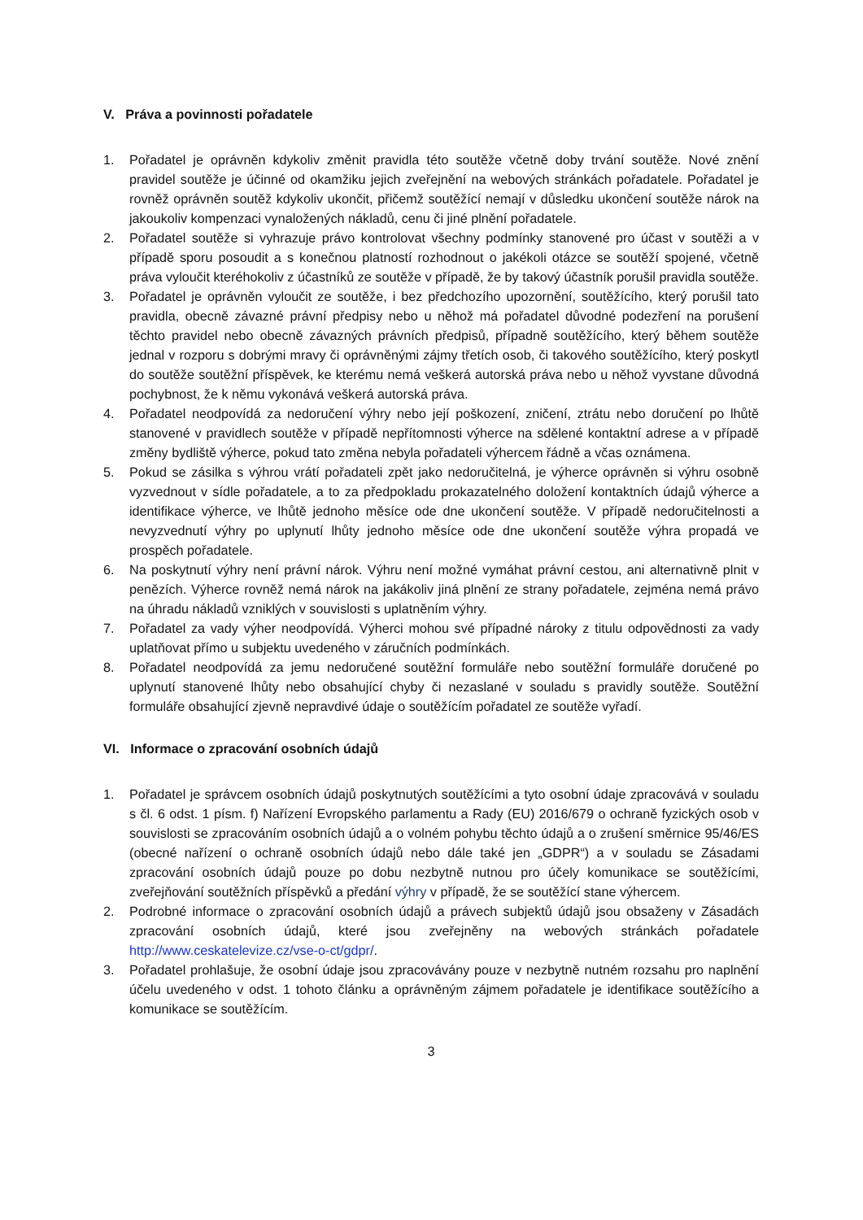V. Práva a povinnosti pořadatele
1. Pořadatel je oprávněn kdykoliv změnit pravidla této soutěže včetně doby trvání soutěže. Nové znění pravidel soutěže je účinné od okamžiku jejich zveřejnění na webových stránkách pořadatele. Pořadatel je rovněž oprávněn soutěž kdykoliv ukončit, přičemž soutěžící nemají v důsledku ukončení soutěže nárok na jakoukoliv kompenzaci vynaložených nákladů, cenu či jiné plnění pořadatele.
2. Pořadatel soutěže si vyhrazuje právo kontrolovat všechny podmínky stanovené pro účast v soutěži a v případě sporu posoudit a s konečnou platností rozhodnout o jakékoli otázce se soutěží spojené, včetně práva vyloučit kteréhokoliv z účastníků ze soutěže v případě, že by takový účastník porušil pravidla soutěže.
3. Pořadatel je oprávněn vyloučit ze soutěže, i bez předchozího upozornění, soutěžícího, který porušil tato pravidla, obecně závazné právní předpisy nebo u něhož má pořadatel důvodné podezření na porušení těchto pravidel nebo obecně závazných právních předpisů, případně soutěžícího, který během soutěže jednal v rozporu s dobrými mravy či oprávněnými zájmy třetích osob, či takového soutěžícího, který poskytl do soutěže soutěžní příspěvek, ke kterému nemá veškerá autorská práva nebo u něhož vyvstane důvodná pochybnost, že k němu vykonává veškerá autorská práva.
4. Pořadatel neodpovídá za nedoručení výhry nebo její poškození, zničení, ztrátu nebo doručení po lhůtě stanovené v pravidlech soutěže v případě nepřítomnosti výherce na sdělené kontaktní adrese a v případě změny bydliště výherce, pokud tato změna nebyla pořadateli výhercem řádně a včas oznámena.
5. Pokud se zásilka s výhrou vrátí pořadateli zpět jako nedoručitelná, je výherce oprávněn si výhru osobně vyzvednout v sídle pořadatele, a to za předpokladu prokazatelného doložení kontaktních údajů výherce a identifikace výherce, ve lhůtě jednoho měsíce ode dne ukončení soutěže. V případě nedoručitelnosti a nevyzvednutí výhry po uplynutí lhůty jednoho měsíce ode dne ukončení soutěže výhra propadá ve prospěch pořadatele.
6. Na poskytnutí výhry není právní nárok. Výhru není možné vymáhat právní cestou, ani alternativně plnit v penězích. Výherce rovněž nemá nárok na jakákoliv jiná plnění ze strany pořadatele, zejména nemá právo na úhradu nákladů vzniklých v souvislosti s uplatněním výhry.
7. Pořadatel za vady výher neodpovídá. Výherci mohou své případné nároky z titulu odpovědnosti za vady uplatňovat přímo u subjektu uvedeného v záručních podmínkách.
8. Pořadatel neodpovídá za jemu nedoručené soutěžní formuláře nebo soutěžní formuláře doručené po uplynutí stanovené lhůty nebo obsahující chyby či nezaslané v souladu s pravidly soutěže. Soutěžní formuláře obsahující zjevně nepravdivé údaje o soutěžícím pořadatel ze soutěže vyřadí.
VI. Informace o zpracování osobních údajů
1. Pořadatel je správcem osobních údajů poskytnutých soutěžícími a tyto osobní údaje zpracovává v souladu s čl. 6 odst. 1 písm. f) Nařízení Evropského parlamentu a Rady (EU) 2016/679 o ochraně fyzických osob v souvislosti se zpracováním osobních údajů a o volném pohybu těchto údajů a o zrušení směrnice 95/46/ES (obecné nařízení o ochraně osobních údajů nebo dále také jen „GDPR“) a v souladu se Zásadami zpracování osobních údajů pouze po dobu nezbytně nutnou pro účely komunikace se soutěžícími, zveřejňování soutěžních příspěvků a předání výhry v případě, že se soutěžící stane výhercem.
2. Podrobné informace o zpracování osobních údajů a právech subjektů údajů jsou obsaženy v Zásadách zpracování osobních údajů, které jsou zveřejněny na webových stránkách pořadatele http://www.ceskatelevize.cz/vse-o-ct/gdpr/.
3. Pořadatel prohlašuje, že osobní údaje jsou zpracovávány pouze v nezbytně nutném rozsahu pro naplnění účelu uvedeného v odst. 1 tohoto článku a oprávněným zájmem pořadatele je identifikace soutěžícího a komunikace se soutěžícím.
3